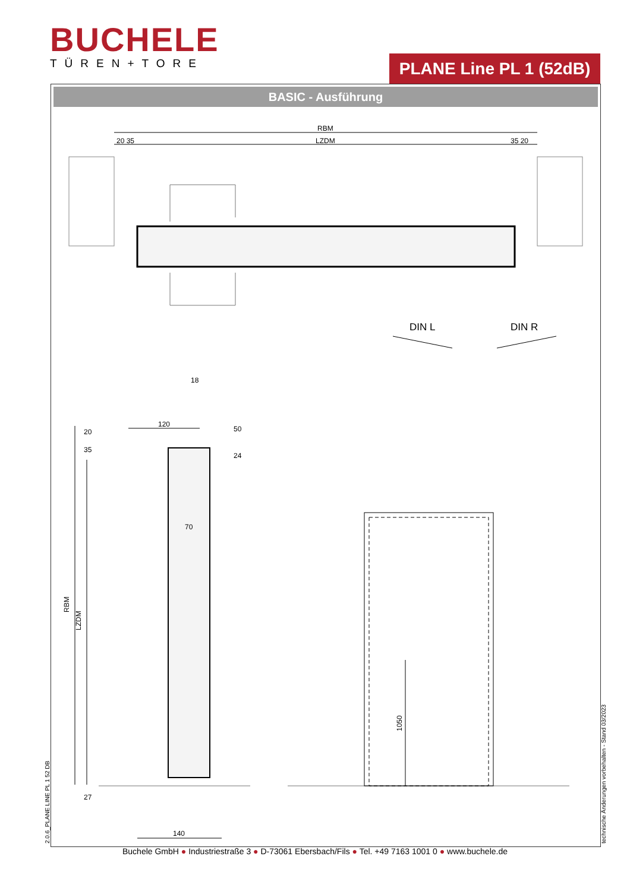BUCHELE
TÜREN+TORE
PLANE Line PL 1 (52dB)
BASIC - Ausführung
RBM
LZDM
20 35
35 20
DIN L
DIN R
120
18
50
24
20
35
70
RBM
LZDM
27
140
1050
2.0.6_PLANE LINE PL 1 52 DB technische Änderungen vorbehalten - Stand 03/2023 Buchele GmbH ● Industriestraße 3 ● D-73061 Ebersbach/Fils ● Tel. +49 7163 1001 0 ● www.buchele.de